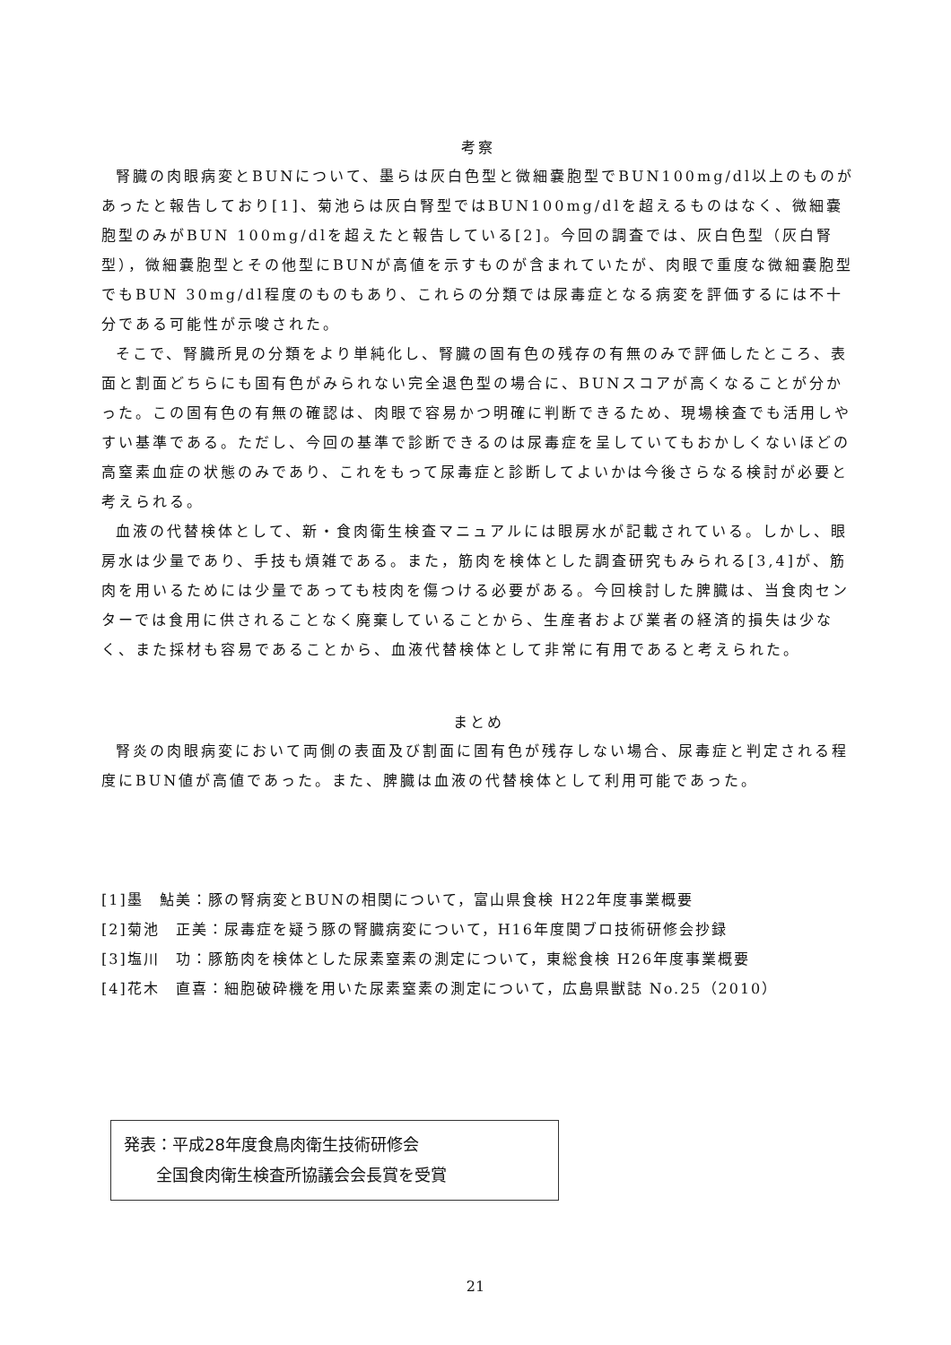考察
腎臓の肉眼病変とBUNについて、墨らは灰白色型と微細嚢胞型でBUN100mg/dl以上のものがあったと報告しており[1]、菊池らは灰白腎型ではBUN100mg/dlを超えるものはなく、微細嚢胞型のみがBUN 100mg/dlを超えたと報告している[2]。今回の調査では、灰白色型（灰白腎型），微細嚢胞型とその他型にBUNが高値を示すものが含まれていたが、肉眼で重度な微細嚢胞型でもBUN 30mg/dl程度のものもあり、これらの分類では尿毒症となる病変を評価するには不十分である可能性が示唆された。
そこで、腎臓所見の分類をより単純化し、腎臓の固有色の残存の有無のみで評価したところ、表面と割面どちらにも固有色がみられない完全退色型の場合に、BUNスコアが高くなることが分かった。この固有色の有無の確認は、肉眼で容易かつ明確に判断できるため、現場検査でも活用しやすい基準である。ただし、今回の基準で診断できるのは尿毒症を呈していてもおかしくないほどの高窒素血症の状態のみであり、これをもって尿毒症と診断してよいかは今後さらなる検討が必要と考えられる。
血液の代替検体として、新・食肉衛生検査マニュアルには眼房水が記載されている。しかし、眼房水は少量であり、手技も煩雑である。また，筋肉を検体とした調査研究もみられる[3,4]が、筋肉を用いるためには少量であっても枝肉を傷つける必要がある。今回検討した脾臓は、当食肉センターでは食用に供されることなく廃棄していることから、生産者および業者の経済的損失は少なく、また採材も容易であることから、血液代替検体として非常に有用であると考えられた。
まとめ
腎炎の肉眼病変において両側の表面及び割面に固有色が残存しない場合、尿毒症と判定される程度にBUN値が高値であった。また、脾臓は血液の代替検体として利用可能であった。
[1]墨　鮎美：豚の腎病変とBUNの相関について，富山県食検 H22年度事業概要
[2]菊池　正美：尿毒症を疑う豚の腎臓病変について，H16年度関ブロ技術研修会抄録
[3]塩川　功：豚筋肉を検体とした尿素窒素の測定について，東総食検 H26年度事業概要
[4]花木　直喜：細胞破砕機を用いた尿素窒素の測定について，広島県獣誌 No.25（2010）
発表：平成28年度食鳥肉衛生技術研修会
　　全国食肉衛生検査所協議会会長賞を受賞
21